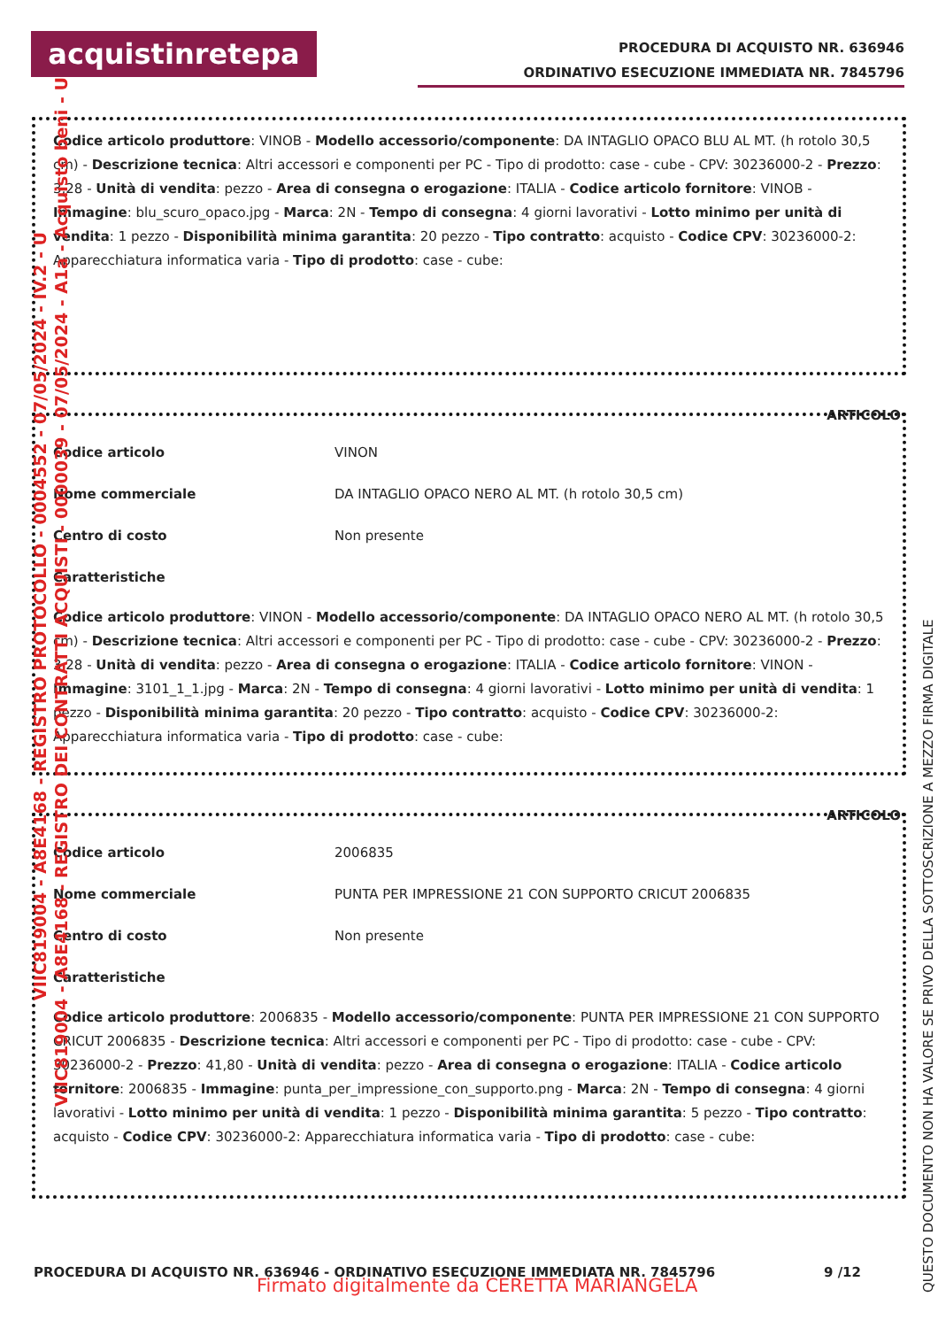acquistinretepa
PROCEDURA DI ACQUISTO NR. 636946
ORDINATIVO ESECUZIONE IMMEDIATA NR. 7845796
Codice articolo produttore: VINOB - Modello accessorio/componente: DA INTAGLIO OPACO BLU AL MT. (h rotolo 30,5 cm) - Descrizione tecnica: Altri accessori e componenti per PC - Tipo di prodotto: case - cube - CPV: 30236000-2 - Prezzo: 3,28 - Unità di vendita: pezzo - Area di consegna o erogazione: ITALIA - Codice articolo fornitore: VINOB - Immagine: blu_scuro_opaco.jpg - Marca: 2N - Tempo di consegna: 4 giorni lavorativi - Lotto minimo per unità di vendita: 1 pezzo - Disponibilità minima garantita: 20 pezzo - Tipo contratto: acquisto - Codice CPV: 30236000-2: Apparecchiatura informatica varia - Tipo di prodotto: case - cube:
ARTICOLO
| Codice articolo | VINON |
| Nome commerciale | DA INTAGLIO OPACO NERO AL MT. (h rotolo 30,5 cm) |
| Centro di costo | Non presente |
| Caratteristiche | |
Codice articolo produttore: VINON - Modello accessorio/componente: DA INTAGLIO OPACO NERO AL MT. (h rotolo 30,5 cm) - Descrizione tecnica: Altri accessori e componenti per PC - Tipo di prodotto: case - cube - CPV: 30236000-2 - Prezzo: 3,28 - Unità di vendita: pezzo - Area di consegna o erogazione: ITALIA - Codice articolo fornitore: VINON - Immagine: 3101_1_1.jpg - Marca: 2N - Tempo di consegna: 4 giorni lavorativi - Lotto minimo per unità di vendita: 1 pezzo - Disponibilità minima garantita: 20 pezzo - Tipo contratto: acquisto - Codice CPV: 30236000-2: Apparecchiatura informatica varia - Tipo di prodotto: case - cube:
ARTICOLO
| Codice articolo | 2006835 |
| Nome commerciale | PUNTA PER IMPRESSIONE 21 CON SUPPORTO CRICUT 2006835 |
| Centro di costo | Non presente |
| Caratteristiche | |
Codice articolo produttore: 2006835 - Modello accessorio/componente: PUNTA PER IMPRESSIONE 21 CON SUPPORTO CRICUT 2006835 - Descrizione tecnica: Altri accessori e componenti per PC - Tipo di prodotto: case - cube - CPV: 30236000-2 - Prezzo: 41,80 - Unità di vendita: pezzo - Area di consegna o erogazione: ITALIA - Codice articolo fornitore: 2006835 - Immagine: punta_per_impressione_con_supporto.png - Marca: 2N - Tempo di consegna: 4 giorni lavorativi - Lotto minimo per unità di vendita: 1 pezzo - Disponibilità minima garantita: 5 pezzo - Tipo contratto: acquisto - Codice CPV: 30236000-2: Apparecchiatura informatica varia - Tipo di prodotto: case - cube:
PROCEDURA DI ACQUISTO NR. 636946 - ORDINATIVO ESECUZIONE IMMEDIATA NR. 7845796 9 /12
Firmato digitalmente da CERETTA MARIANGELA
QUESTO DOCUMENTO NON HA VALORE SE PRIVO DELLA SOTTOSCRIZIONE A MEZZO FIRMA DIGITALE
VIIC819004 - A8E4168 - REGISTRO PROTOCOLLO - 0004552 - 07/05/2024 - IV.2 - U
VIIC819004 - A8E4168 - REGISTRO DEI CONTRATTI ACQUISTI - 0000039 - 07/05/2024 - A1a - Acquisto beni - U